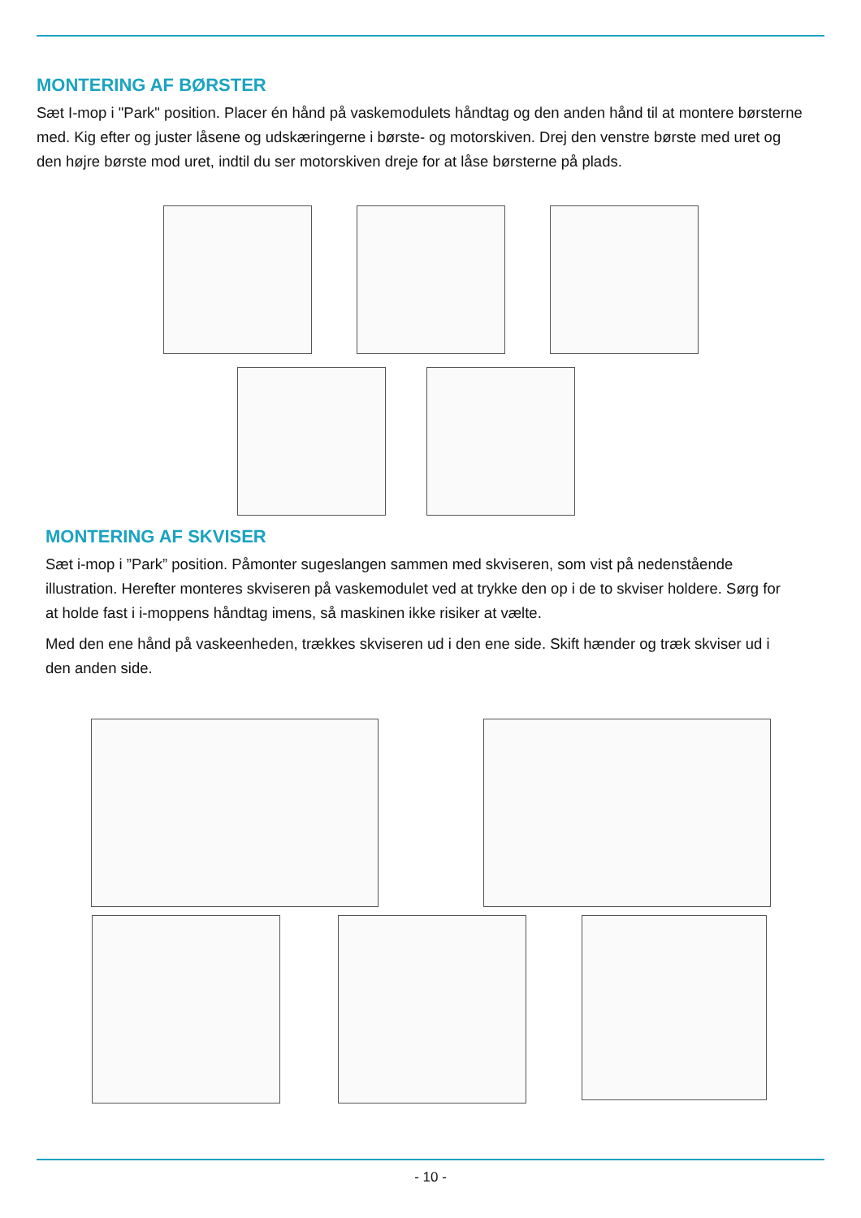MONTERING AF BØRSTER
Sæt I-mop i "Park" position. Placer én hånd på vaskemodulets håndtag og den anden hånd til at montere børsterne med. Kig efter og juster låsene og udskæringerne i børste- og motorskiven. Drej den venstre børste med uret og den højre børste mod uret, indtil du ser motorskiven dreje for at låse børsterne på plads.
MONTERING AF SKVISER
Sæt i-mop i ”Park” position. Påmonter sugeslangen sammen med skviseren, som vist på nedenstående illustration. Herefter monteres skviseren på vaskemodulet ved at trykke den op i de to skviser holdere. Sørg for at holde fast i i-moppens håndtag imens, så maskinen ikke risiker at vælte.
Med den ene hånd på vaskeenheden, trækkes skviseren ud i den ene side. Skift hænder og træk skviser ud i den anden side.
- 10 -